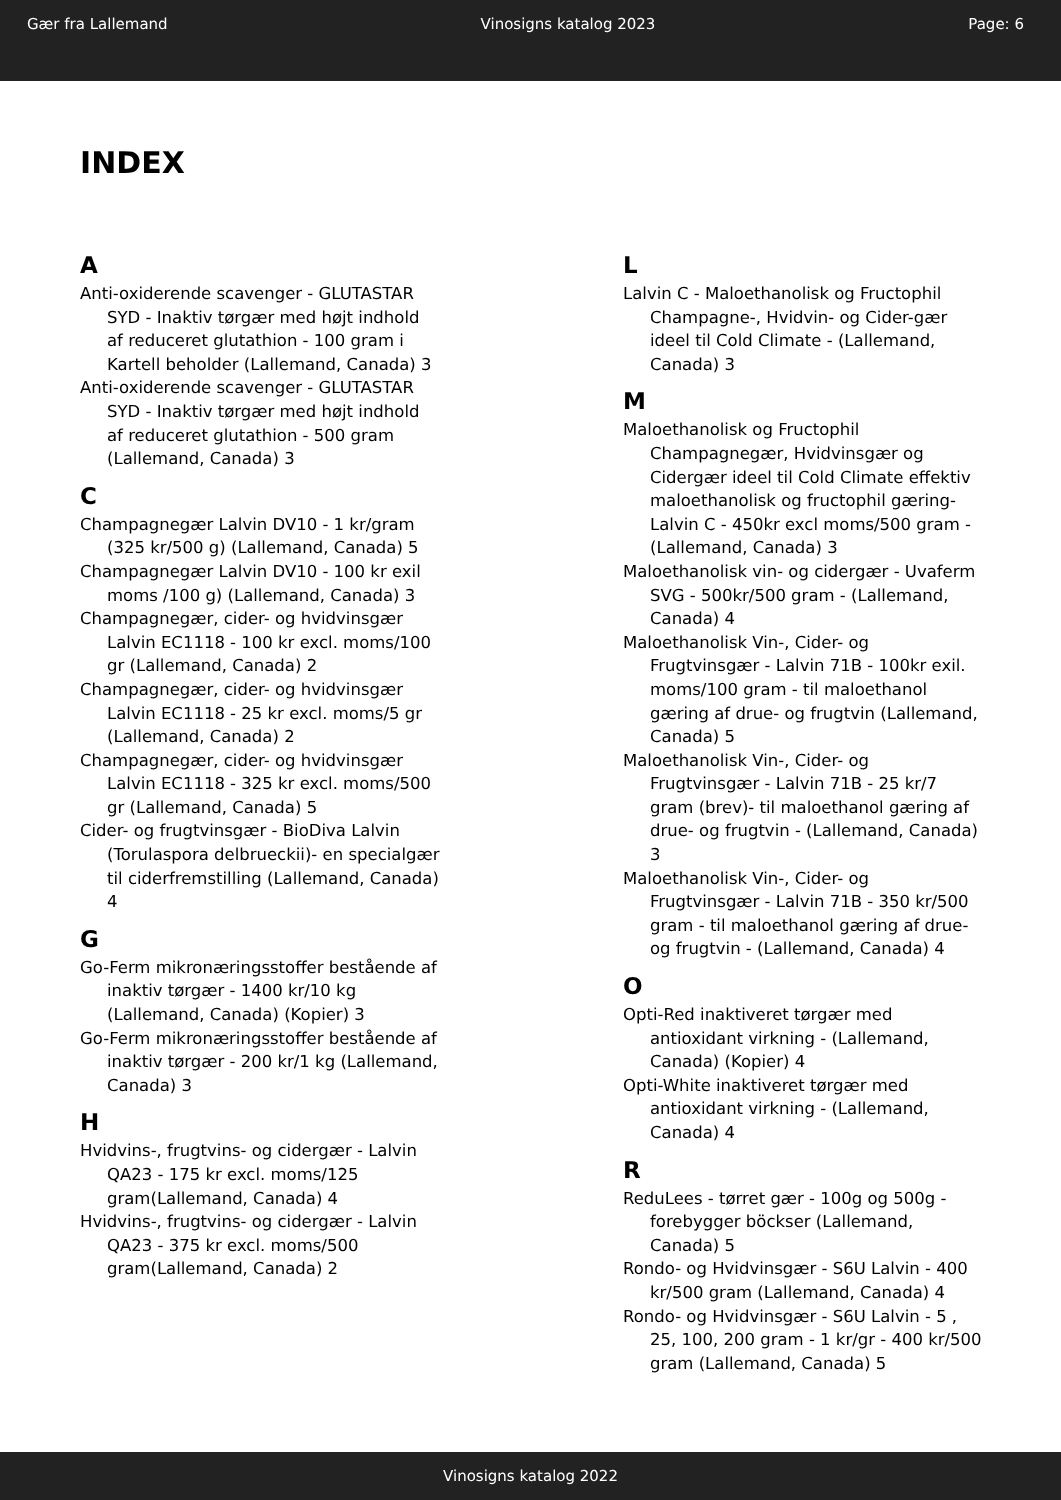Gær fra Lallemand Vinosigns katalog 2023 Page: 6
INDEX
A
Anti-oxiderende scavenger - GLUTASTAR SYD - Inaktiv tørgær med højt indhold af reduceret glutathion - 100 gram i Kartell beholder (Lallemand, Canada) 3
Anti-oxiderende scavenger - GLUTASTAR SYD - Inaktiv tørgær med højt indhold af reduceret glutathion - 500 gram (Lallemand, Canada) 3
C
Champagnegær Lalvin DV10 - 1 kr/gram (325 kr/500 g) (Lallemand, Canada) 5
Champagnegær Lalvin DV10 - 100 kr exil moms /100 g) (Lallemand, Canada) 3
Champagnegær, cider- og hvidvinsgær Lalvin EC1118 - 100 kr excl. moms/100 gr (Lallemand, Canada) 2
Champagnegær, cider- og hvidvinsgær Lalvin EC1118 - 25 kr excl. moms/5 gr (Lallemand, Canada) 2
Champagnegær, cider- og hvidvinsgær Lalvin EC1118 - 325 kr excl. moms/500 gr (Lallemand, Canada) 5
Cider- og frugtvinsgær - BioDiva Lalvin (Torulaspora delbrueckii)- en specialgær til ciderfremstilling (Lallemand, Canada) 4
G
Go-Ferm mikronæringsstoffer bestående af inaktiv tørgær - 1400 kr/10 kg (Lallemand, Canada) (Kopier) 3
Go-Ferm mikronæringsstoffer bestående af inaktiv tørgær - 200 kr/1 kg (Lallemand, Canada) 3
H
Hvidvins-, frugtvins- og cidergær - Lalvin QA23 - 175 kr excl. moms/125 gram(Lallemand, Canada) 4
Hvidvins-, frugtvins- og cidergær - Lalvin QA23 - 375 kr excl. moms/500 gram(Lallemand, Canada) 2
L
Lalvin C - Maloethanolisk og Fructophil Champagne-, Hvidvin- og Cider-gær ideel til Cold Climate - (Lallemand, Canada) 3
M
Maloethanolisk og Fructophil Champagnegær, Hvidvinsgær og Cidergær ideel til Cold Climate effektiv maloethanolisk og fructophil gæring- Lalvin C - 450kr excl moms/500 gram - (Lallemand, Canada) 3
Maloethanolisk vin- og cidergær - Uvaferm SVG - 500kr/500 gram - (Lallemand, Canada) 4
Maloethanolisk Vin-, Cider- og Frugtvinsgær - Lalvin 71B - 100kr exil. moms/100 gram - til maloethanol gæring af drue- og frugtvin (Lallemand, Canada) 5
Maloethanolisk Vin-, Cider- og Frugtvinsgær - Lalvin 71B - 25 kr/7 gram (brev)- til maloethanol gæring af drue- og frugtvin - (Lallemand, Canada) 3
Maloethanolisk Vin-, Cider- og Frugtvinsgær - Lalvin 71B - 350 kr/500 gram - til maloethanol gæring af drue- og frugtvin - (Lallemand, Canada) 4
O
Opti-Red inaktiveret tørgær med antioxidant virkning - (Lallemand, Canada) (Kopier) 4
Opti-White inaktiveret tørgær med antioxidant virkning - (Lallemand, Canada) 4
R
ReduLees - tørret gær - 100g og 500g - forebygger böckser (Lallemand, Canada) 5
Rondo- og Hvidvinsgær - S6U Lalvin - 400 kr/500 gram (Lallemand, Canada) 4
Rondo- og Hvidvinsgær - S6U Lalvin - 5 , 25, 100, 200 gram - 1 kr/gr - 400 kr/500 gram (Lallemand, Canada) 5
Vinosigns katalog 2022